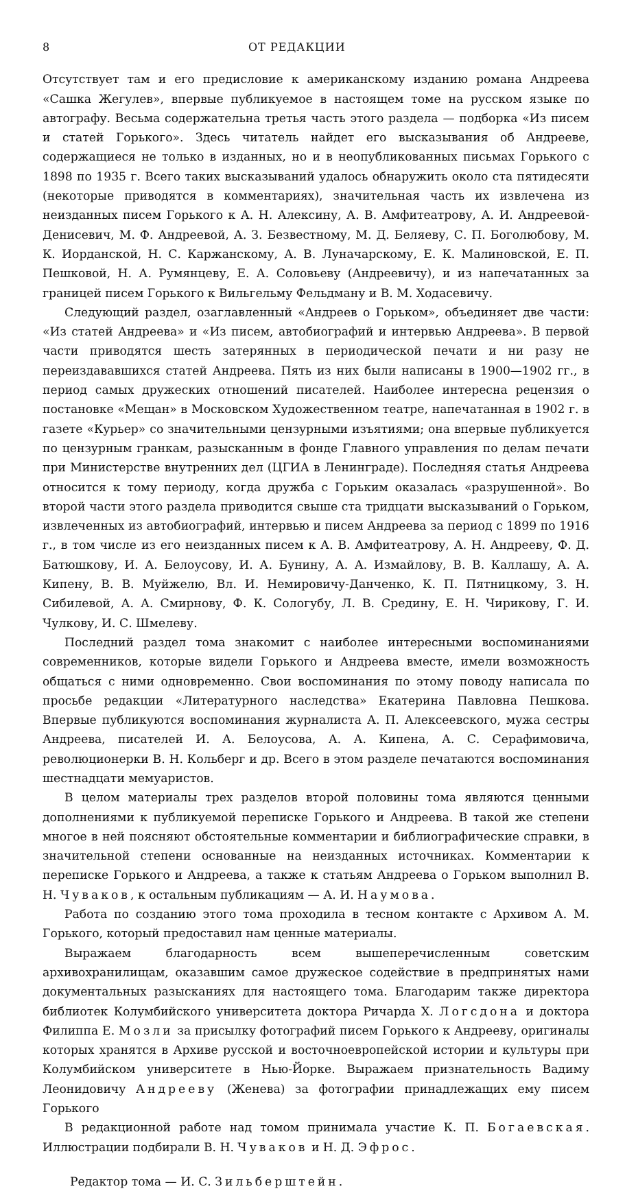8 ОТ РЕДАКЦИИ
Отсутствует там и его предисловие к американскому изданию романа Андреева «Сашка Жегулев», впервые публикуемое в настоящем томе на русском языке по автографу. Весьма содержательна третья часть этого раздела — подборка «Из писем и статей Горького». Здесь читатель найдет его высказывания об Андрееве, содержащиеся не только в изданных, но и в неопубликованных письмах Горького с 1898 по 1935 г. Всего таких высказываний удалось обнаружить около ста пятидесяти (некоторые приводятся в комментариях), значительная часть их извлечена из неизданных писем Горького к А. Н. Алексину, А. В. Амфитеатрову, А. И. Андреевой-Денисевич, М. Ф. Андреевой, А. З. Безвестному, М. Д. Беляеву, С. П. Боголюбову, М. К. Иорданской, Н. С. Каржанскому, А. В. Луначарскому, Е. К. Малиновской, Е. П. Пешковой, Н. А. Румянцеву, Е. А. Соловьеву (Андреевичу), и из напечатанных за границей писем Горького к Вильгельму Фельдману и В. М. Ходасевичу.
Следующий раздел, озаглавленный «Андреев о Горьком», объединяет две части: «Из статей Андреева» и «Из писем, автобиографий и интервью Андреева». В первой части приводятся шесть затерянных в периодической печати и ни разу не переиздававшихся статей Андреева. Пять из них были написаны в 1900—1902 гг., в период самых дружеских отношений писателей. Наиболее интересна рецензия о постановке «Мещан» в Московском Художественном театре, напечатанная в 1902 г. в газете «Курьер» со значительными цензурными изъятиями; она впервые публикуется по цензурным гранкам, разысканным в фонде Главного управления по делам печати при Министерстве внутренних дел (ЦГИА в Ленинграде). Последняя статья Андреева относится к тому периоду, когда дружба с Горьким оказалась «разрушенной». Во второй части этого раздела приводится свыше ста тридцати высказываний о Горьком, извлеченных из автобиографий, интервью и писем Андреева за период с 1899 по 1916 г., в том числе из его неизданных писем к А. В. Амфитеатрову, А. Н. Андрееву, Ф. Д. Батюшкову, И. А. Белоусову, И. А. Бунину, А. А. Измайлову, В. В. Каллашу, А. А. Кипену, В. В. Муйжелю, Вл. И. Немировичу-Данченко, К. П. Пятницкому, З. Н. Сибилевой, А. А. Смирнову, Ф. К. Сологубу, Л. В. Средину, Е. Н. Чирикову, Г. И. Чулкову, И. С. Шмелеву.
Последний раздел тома знакомит с наиболее интересными воспоминаниями современников, которые видели Горького и Андреева вместе, имели возможность общаться с ними одновременно. Свои воспоминания по этому поводу написала по просьбе редакции «Литературного наследства» Екатерина Павловна Пешкова. Впервые публикуются воспоминания журналиста А. П. Алексеевского, мужа сестры Андреева, писателей И. А. Белоусова, А. А. Кипена, А. С. Серафимовича, революционерки В. Н. Кольберг и др. Всего в этом разделе печатаются воспоминания шестнадцати мемуаристов.
В целом материалы трех разделов второй половины тома являются ценными дополнениями к публикуемой переписке Горького и Андреева. В такой же степени многое в ней поясняют обстоятельные комментарии и библиографические справки, в значительной степени основанные на неизданных источниках. Комментарии к переписке Горького и Андреева, а также к статьям Андреева о Горьком выполнил В. Н. Чуваков, к остальным публикациям — А. И. Наумова.
Работа по созданию этого тома проходила в тесном контакте с Архивом А. М. Горького, который предоставил нам ценные материалы.
Выражаем благодарность всем вышеперечисленным советским архивохранилищам, оказавшим самое дружеское содействие в предпринятых нами документальных разысканиях для настоящего тома. Благодарим также директора библиотек Колумбийского университета доктора Ричарда Х. Логсдона и доктора Филиппа Е. Мозли за присылку фотографий писем Горького к Андрееву, оригиналы которых хранятся в Архиве русской и восточноевропейской истории и культуры при Колумбийском университете в Нью-Йорке. Выражаем признательность Вадиму Леонидовичу Андрееву (Женева) за фотографии принадлежащих ему писем Горького
В редакционной работе над томом принимала участие К. П. Богаевская. Иллюстрации подбирали В. Н. Чуваков и Н. Д. Эфрос.
Редактор тома — И. С. Зильберштейн.